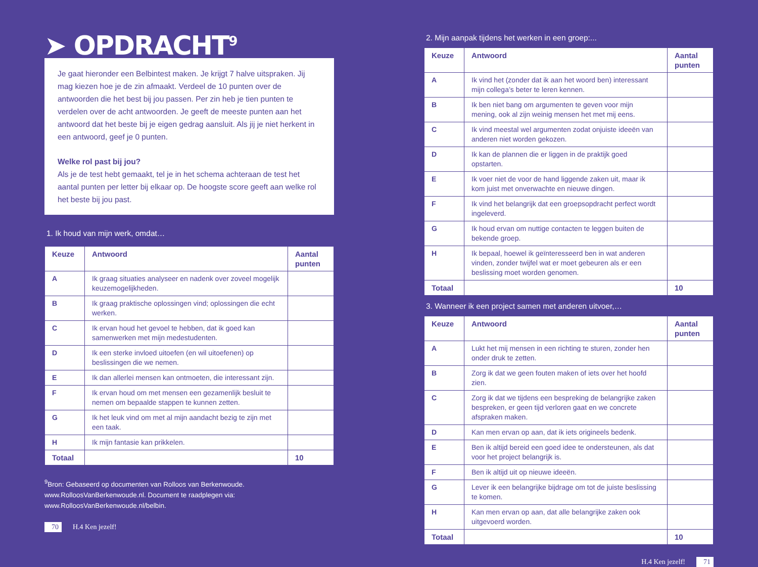➤ OPDRACHT<sup>9</sup>
Je gaat hieronder een Belbintest maken. Je krijgt 7 halve uitspraken. Jij mag kiezen hoe je de zin afmaakt. Verdeel de 10 punten over de antwoorden die het best bij jou passen. Per zin heb je tien punten te verdelen over de acht antwoorden. Je geeft de meeste punten aan het antwoord dat het beste bij je eigen gedrag aansluit. Als jij je niet herkent in een antwoord, geef je 0 punten.
Welke rol past bij jou?
Als je de test hebt gemaakt, tel je in het schema achteraan de test het aantal punten per letter bij elkaar op. De hoogste score geeft aan welke rol het beste bij jou past.
1. Ik houd van mijn werk, omdat…
| Keuze | Antwoord | Aantal punten |
| --- | --- | --- |
| A | Ik graag situaties analyseer en nadenk over zoveel mogelijk keuzemogelijkheden. | |
| B | Ik graag praktische oplossingen vind; oplossingen die echt werken. | |
| C | Ik ervan houd het gevoel te hebben, dat ik goed kan samenwerken met mijn medestudenten. | |
| D | Ik een sterke invloed uitoefen (en wil uitoefenen) op beslissingen die we nemen. | |
| E | Ik dan allerlei mensen kan ontmoeten, die interessant zijn. | |
| F | Ik ervan houd om met mensen een gezamenlijk besluit te nemen om bepaalde stappen te kunnen zetten. | |
| G | Ik het leuk vind om met al mijn aandacht bezig te zijn met een taak. | |
| H | Ik mijn fantasie kan prikkelen. | |
| Totaal | | 10 |
<sup>9</sup> Bron: Gebaseerd op documenten van Rolloos van Berkenwoude. www.RolloosVanBerkenwoude.nl. Document te raadplegen via: www.RolloosVanBerkenwoude.nl/belbin.
70 H.4 Ken jezelf!
2. Mijn aanpak tijdens het werken in een groep:...
| Keuze | Antwoord | Aantal punten |
| --- | --- | --- |
| A | Ik vind het (zonder dat ik aan het woord ben) interessant mijn collega’s beter te leren kennen. | |
| B | Ik ben niet bang om argumenten te geven voor mijn mening, ook al zijn weinig mensen het met mij eens. | |
| C | Ik vind meestal wel argumenten zodat onjuiste ideeën van anderen niet worden gekozen. | |
| D | Ik kan de plannen die er liggen in de praktijk goed opstarten. | |
| E | Ik voer niet de voor de hand liggende zaken uit, maar ik kom juist met onverwachte en nieuwe dingen. | |
| F | Ik vind het belangrijk dat een groepsopdracht perfect wordt ingeleverd. | |
| G | Ik houd ervan om nuttige contacten te leggen buiten de bekende groep. | |
| H | Ik bepaal, hoewel ik geïnteresseerd ben in wat anderen vinden, zonder twijfel wat er moet gebeuren als er een beslissing moet worden genomen. | |
| Totaal | | 10 |
3. Wanneer ik een project samen met anderen uitvoer,…
| Keuze | Antwoord | Aantal punten |
| --- | --- | --- |
| A | Lukt het mij mensen in een richting te sturen, zonder hen onder druk te zetten. | |
| B | Zorg ik dat we geen fouten maken of iets over het hoofd zien. | |
| C | Zorg ik dat we tijdens een bespreking de belangrijke zaken bespreken, er geen tijd verloren gaat en we concrete afspraken maken. | |
| D | Kan men ervan op aan, dat ik iets origineels bedenk. | |
| E | Ben ik altijd bereid een goed idee te ondersteunen, als dat voor het project belangrijk is. | |
| F | Ben ik altijd uit op nieuwe ideeën. | |
| G | Lever ik een belangrijke bijdrage om tot de juiste beslissing te komen. | |
| H | Kan men ervan op aan, dat alle belangrijke zaken ook uitgevoerd worden. | |
| Totaal | | 10 |
H.4 Ken jezelf! 71